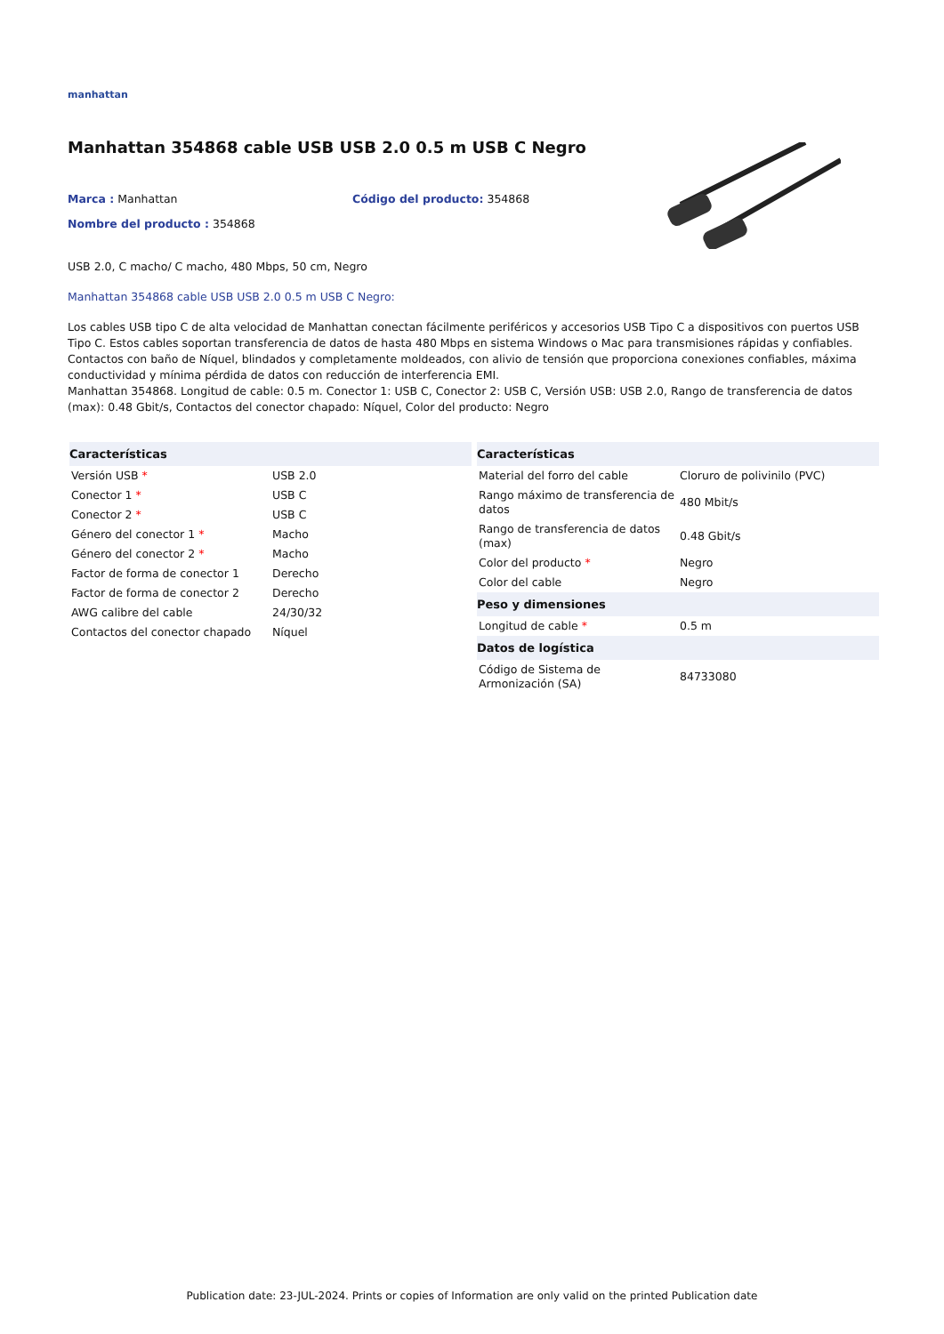manhattan
Manhattan 354868 cable USB USB 2.0 0.5 m USB C Negro
Marca : Manhattan Código del producto: 354868
Nombre del producto : 354868
USB 2.0, C macho/ C macho, 480 Mbps, 50 cm, Negro
Manhattan 354868 cable USB USB 2.0 0.5 m USB C Negro:
Los cables USB tipo C de alta velocidad de Manhattan conectan fácilmente periféricos y accesorios USB Tipo C a dispositivos con puertos USB Tipo C. Estos cables soportan transferencia de datos de hasta 480 Mbps en sistema Windows o Mac para transmisiones rápidas y confiables. Contactos con baño de Níquel, blindados y completamente moldeados, con alivio de tensión que proporciona conexiones confiables, máxima conductividad y mínima pérdida de datos con reducción de interferencia EMI.
Manhattan 354868. Longitud de cable: 0.5 m. Conector 1: USB C, Conector 2: USB C, Versión USB: USB 2.0, Rango de transferencia de datos (max): 0.48 Gbit/s, Contactos del conector chapado: Níquel, Color del producto: Negro
| Características | |
| --- | --- |
| Versión USB * | USB 2.0 |
| Conector 1 * | USB C |
| Conector 2 * | USB C |
| Género del conector 1 * | Macho |
| Género del conector 2 * | Macho |
| Factor de forma de conector 1 | Derecho |
| Factor de forma de conector 2 | Derecho |
| AWG calibre del cable | 24/30/32 |
| Contactos del conector chapado | Níquel |
| Características | |
| --- | --- |
| Material del forro del cable | Cloruro de polivinilo (PVC) |
| Rango máximo de transferencia de datos | 480 Mbit/s |
| Rango de transferencia de datos (max) | 0.48 Gbit/s |
| Color del producto * | Negro |
| Color del cable | Negro |
| Peso y dimensiones | |
| Longitud de cable * | 0.5 m |
| Datos de logística | |
| Código de Sistema de Armonización (SA) | 84733080 |
Publication date: 23-JUL-2024. Prints or copies of Information are only valid on the printed Publication date